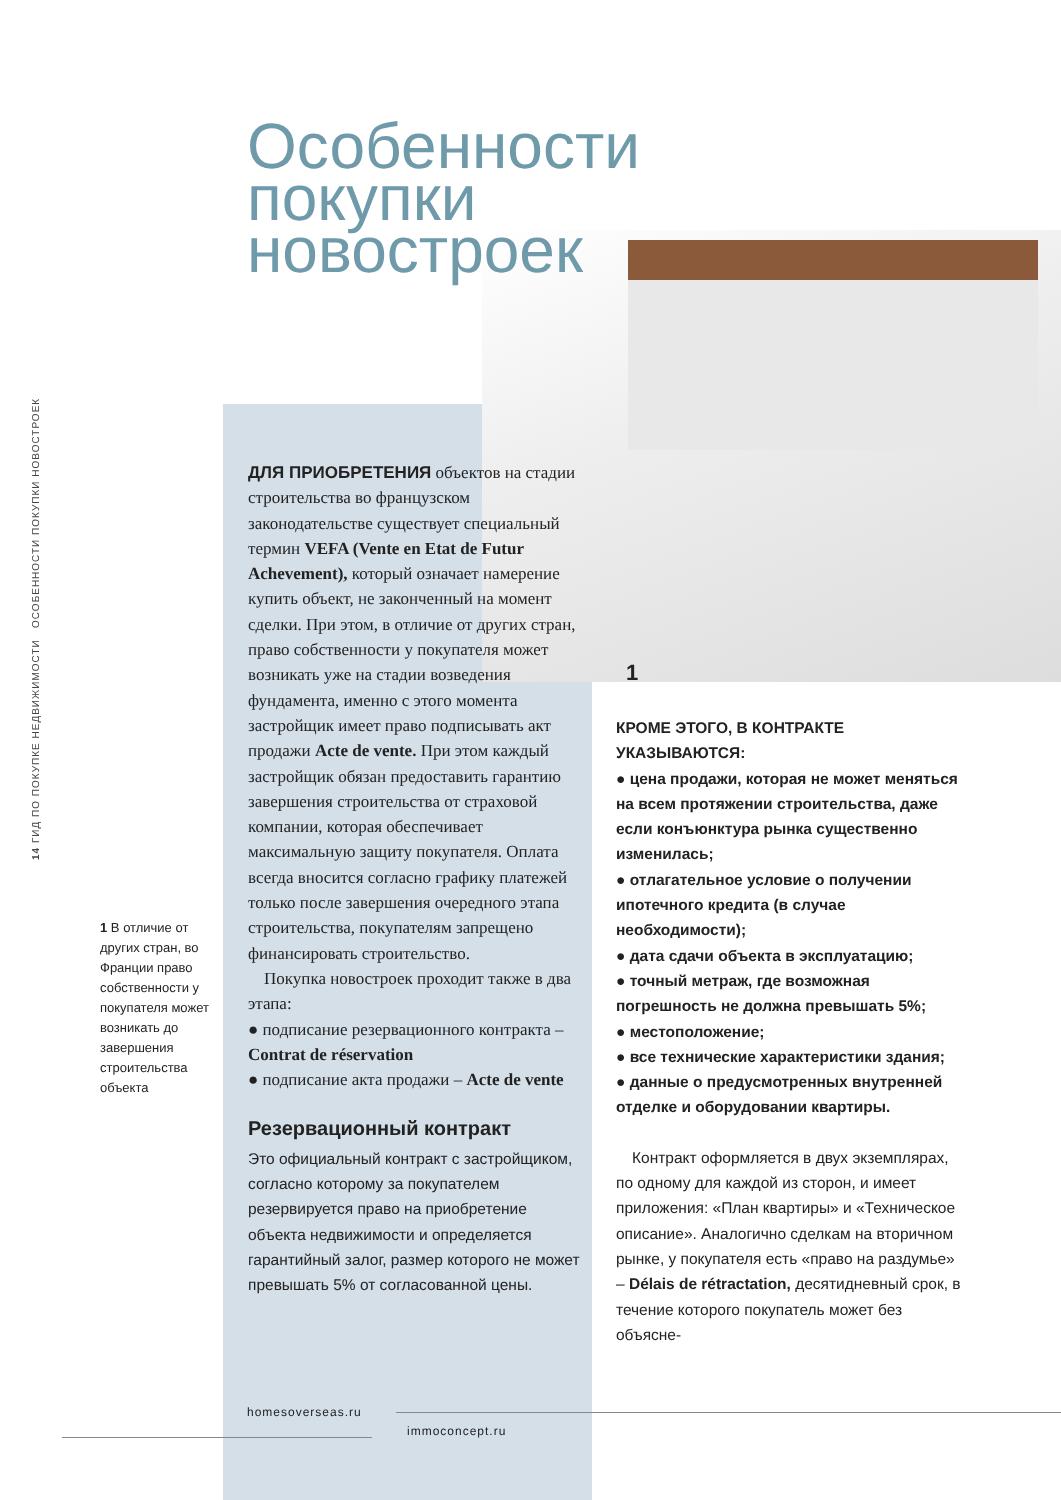14 ГИД ПО ПОКУПКЕ НЕДВИЖИМОСТИ ОСОБЕННОСТИ ПОКУПКИ НОВОСТРОЕК
Особенности
покупки
новостроек
1
ДЛЯ ПРИОБРЕТЕНИЯ объектов на стадии строительства во французском законодательстве существует специальный термин VEFA (Vente en Etat de Futur Achevement), который означает намерение купить объект, не законченный на момент сделки. При этом, в отличие от других стран, право собственности у покупателя может возникать уже на стадии возведения фундамента, именно с этого момента застройщик имеет право подписывать акт продажи Acte de vente. При этом каждый застройщик обязан предоставить гарантию завершения строительства от страховой компании, которая обеспечивает максимальную защиту покупателя. Оплата всегда вносится согласно графику платежей только после завершения очередного этапа строительства, покупателям запрещено финансировать строительство.
Покупка новостроек проходит также в два этапа:
● подписание резервационного контракта – Contrat de réservation
● подписание акта продажи – Acte de vente
Резервационный контракт
Это официальный контракт с застройщиком, согласно которому за покупателем резервируется право на приобретение объекта недвижимости и определяется гарантийный залог, размер которого не может превышать 5% от согласованной цены.
КРОМЕ ЭТОГО, В КОНТРАКТЕ УКАЗЫВАЮТСЯ:
● цена продажи, которая не может меняться на всем протяжении строительства, даже если конъюнктура рынка существенно изменилась;
● отлагательное условие о получении ипотечного кредита (в случае необходимости);
● дата сдачи объекта в эксплуатацию;
● точный метраж, где возможная погрешность не должна превышать 5%;
● местоположение;
● все технические характеристики здания;
● данные о предусмотренных внутренней отделке и оборудовании квартиры.
Контракт оформляется в двух экземплярах, по одному для каждой из сторон, и имеет приложения: «План квартиры» и «Техническое описание». Аналогично сделкам на вторичном рынке, у покупателя есть «право на раздумье» – Délais de rétractation, десятидневный срок, в течение которого покупатель может без объясне-
1 В отличие от других стран, во Франции право собственности у покупателя может возникать до завершения строительства объекта
homesoverseas.ru
immoconcept.ru